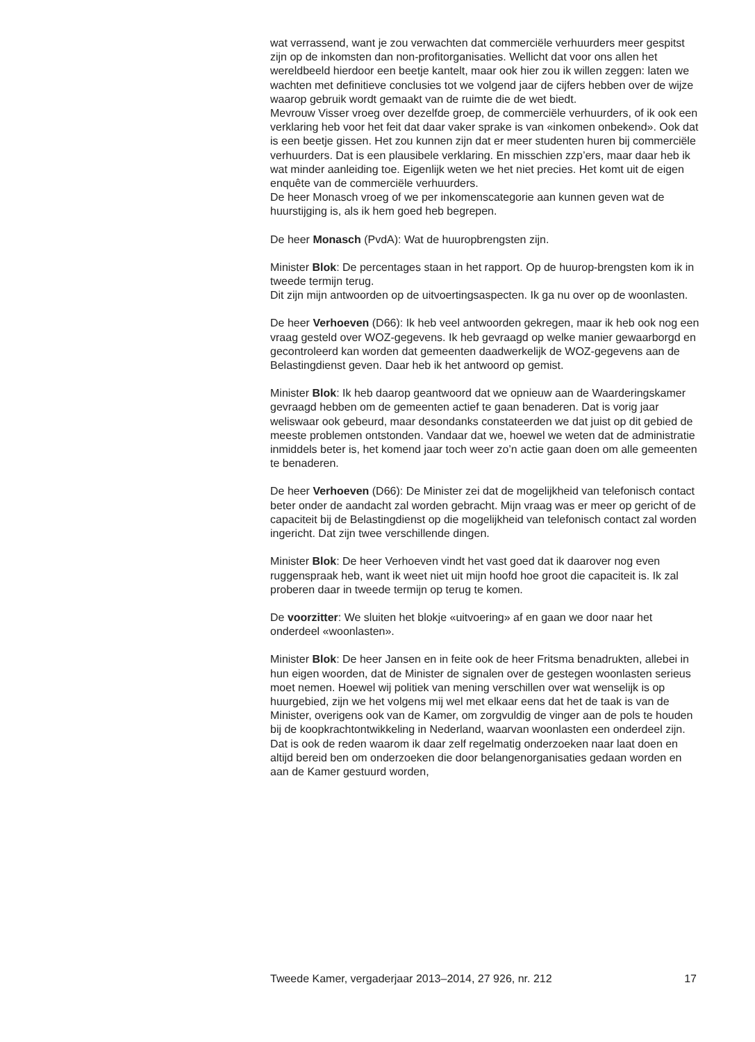wat verrassend, want je zou verwachten dat commerciële verhuurders meer gespitst zijn op de inkomsten dan non-profitorganisaties. Wellicht dat voor ons allen het wereldbeeld hierdoor een beetje kantelt, maar ook hier zou ik willen zeggen: laten we wachten met definitieve conclusies tot we volgend jaar de cijfers hebben over de wijze waarop gebruik wordt gemaakt van de ruimte die de wet biedt.
Mevrouw Visser vroeg over dezelfde groep, de commerciële verhuurders, of ik ook een verklaring heb voor het feit dat daar vaker sprake is van «inkomen onbekend». Ook dat is een beetje gissen. Het zou kunnen zijn dat er meer studenten huren bij commerciële verhuurders. Dat is een plausibele verklaring. En misschien zzp’ers, maar daar heb ik wat minder aanleiding toe. Eigenlijk weten we het niet precies. Het komt uit de eigen enquête van de commerciële verhuurders.
De heer Monasch vroeg of we per inkomenscategorie aan kunnen geven wat de huurstijging is, als ik hem goed heb begrepen.
De heer Monasch (PvdA): Wat de huuropbrengsten zijn.
Minister Blok: De percentages staan in het rapport. Op de huurop-brengsten kom ik in tweede termijn terug.
Dit zijn mijn antwoorden op de uitvoertingsaspecten. Ik ga nu over op de woonlasten.
De heer Verhoeven (D66): Ik heb veel antwoorden gekregen, maar ik heb ook nog een vraag gesteld over WOZ-gegevens. Ik heb gevraagd op welke manier gewaarborgd en gecontroleerd kan worden dat gemeenten daadwerkelijk de WOZ-gegevens aan de Belastingdienst geven. Daar heb ik het antwoord op gemist.
Minister Blok: Ik heb daarop geantwoord dat we opnieuw aan de Waarderingskamer gevraagd hebben om de gemeenten actief te gaan benaderen. Dat is vorig jaar weliswaar ook gebeurd, maar desondanks constateerden we dat juist op dit gebied de meeste problemen ontstonden. Vandaar dat we, hoewel we weten dat de administratie inmiddels beter is, het komend jaar toch weer zo’n actie gaan doen om alle gemeenten te benaderen.
De heer Verhoeven (D66): De Minister zei dat de mogelijkheid van telefonisch contact beter onder de aandacht zal worden gebracht. Mijn vraag was er meer op gericht of de capaciteit bij de Belastingdienst op die mogelijkheid van telefonisch contact zal worden ingericht. Dat zijn twee verschillende dingen.
Minister Blok: De heer Verhoeven vindt het vast goed dat ik daarover nog even ruggenspraak heb, want ik weet niet uit mijn hoofd hoe groot die capaciteit is. Ik zal proberen daar in tweede termijn op terug te komen.
De voorzitter: We sluiten het blokje «uitvoering» af en gaan we door naar het onderdeel «woonlasten».
Minister Blok: De heer Jansen en in feite ook de heer Fritsma benadrukten, allebei in hun eigen woorden, dat de Minister de signalen over de gestegen woonlasten serieus moet nemen. Hoewel wij politiek van mening verschillen over wat wenselijk is op huurgebied, zijn we het volgens mij wel met elkaar eens dat het de taak is van de Minister, overigens ook van de Kamer, om zorgvuldig de vinger aan de pols te houden bij de koopkrachtontwikkeling in Nederland, waarvan woonlasten een onderdeel zijn. Dat is ook de reden waarom ik daar zelf regelmatig onderzoeken naar laat doen en altijd bereid ben om onderzoeken die door belangenorganisaties gedaan worden en aan de Kamer gestuurd worden,
Tweede Kamer, vergaderjaar 2013–2014, 27 926, nr. 212 17